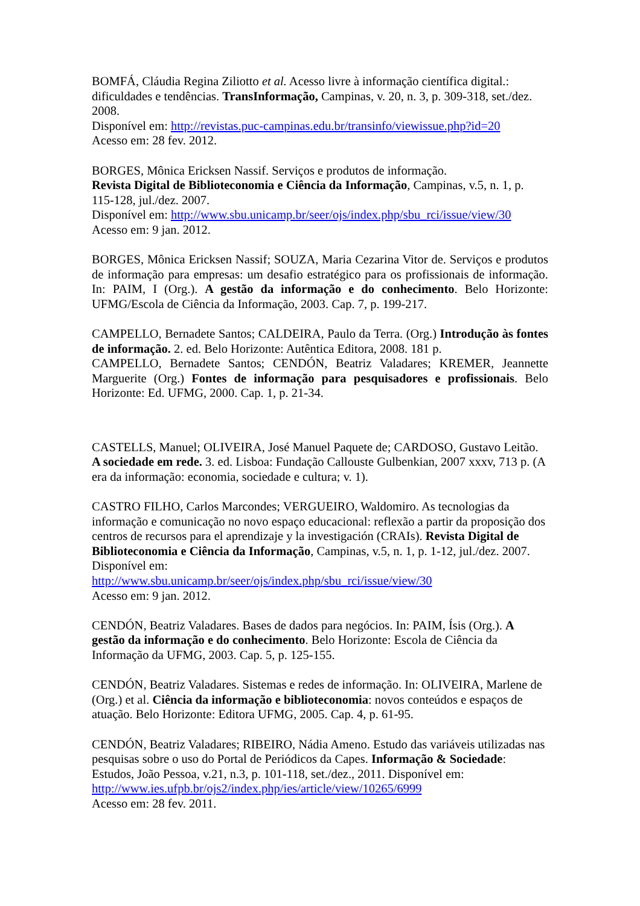BOMFÁ, Cláudia Regina Ziliotto et al. Acesso livre à informação científica digital.: dificuldades e tendências. TransInformação, Campinas, v. 20, n. 3, p. 309-318, set./dez. 2008.
Disponível em: http://revistas.puc-campinas.edu.br/transinfo/viewissue.php?id=20
Acesso em: 28 fev. 2012.
BORGES, Mônica Ericksen Nassif. Serviços e produtos de informação.
Revista Digital de Biblioteconomia e Ciência da Informação, Campinas, v.5, n. 1, p. 115-128, jul./dez. 2007.
Disponível em: http://www.sbu.unicamp.br/seer/ojs/index.php/sbu_rci/issue/view/30
Acesso em: 9 jan. 2012.
BORGES, Mônica Ericksen Nassif; SOUZA, Maria Cezarina Vitor de. Serviços e produtos de informação para empresas: um desafio estratégico para os profissionais de informação. In: PAIM, I (Org.). A gestão da informação e do conhecimento. Belo Horizonte: UFMG/Escola de Ciência da Informação, 2003. Cap. 7, p. 199-217.
CAMPELLO, Bernadete Santos; CALDEIRA, Paulo da Terra. (Org.) Introdução às fontes de informação. 2. ed. Belo Horizonte: Autêntica Editora, 2008. 181 p.
CAMPELLO, Bernadete Santos; CENDÓN, Beatriz Valadares; KREMER, Jeannette Marguerite (Org.) Fontes de informação para pesquisadores e profissionais. Belo Horizonte: Ed. UFMG, 2000. Cap. 1, p. 21-34.
CASTELLS, Manuel; OLIVEIRA, José Manuel Paquete de; CARDOSO, Gustavo Leitão. A sociedade em rede. 3. ed. Lisboa: Fundação Callouste Gulbenkian, 2007 xxxv, 713 p. (A era da informação: economia, sociedade e cultura; v. 1).
CASTRO FILHO, Carlos Marcondes; VERGUEIRO, Waldomiro. As tecnologias da informação e comunicação no novo espaço educacional: reflexão a partir da proposição dos centros de recursos para el aprendizaje y la investigación (CRAIs). Revista Digital de Biblioteconomia e Ciência da Informação, Campinas, v.5, n. 1, p. 1-12, jul./dez. 2007. Disponível em:
http://www.sbu.unicamp.br/seer/ojs/index.php/sbu_rci/issue/view/30
Acesso em: 9 jan. 2012.
CENDÓN, Beatriz Valadares. Bases de dados para negócios. In: PAIM, Ísis (Org.). A gestão da informação e do conhecimento. Belo Horizonte: Escola de Ciência da Informação da UFMG, 2003. Cap. 5, p. 125-155.
CENDÓN, Beatriz Valadares. Sistemas e redes de informação. In: OLIVEIRA, Marlene de (Org.) et al. Ciência da informação e biblioteconomia: novos conteúdos e espaços de atuação. Belo Horizonte: Editora UFMG, 2005. Cap. 4, p. 61-95.
CENDÓN, Beatriz Valadares; RIBEIRO, Nádia Ameno. Estudo das variáveis utilizadas nas pesquisas sobre o uso do Portal de Periódicos da Capes. Informação & Sociedade: Estudos, João Pessoa, v.21, n.3, p. 101-118, set./dez., 2011. Disponível em:
http://www.ies.ufpb.br/ojs2/index.php/ies/article/view/10265/6999
Acesso em: 28 fev. 2011.